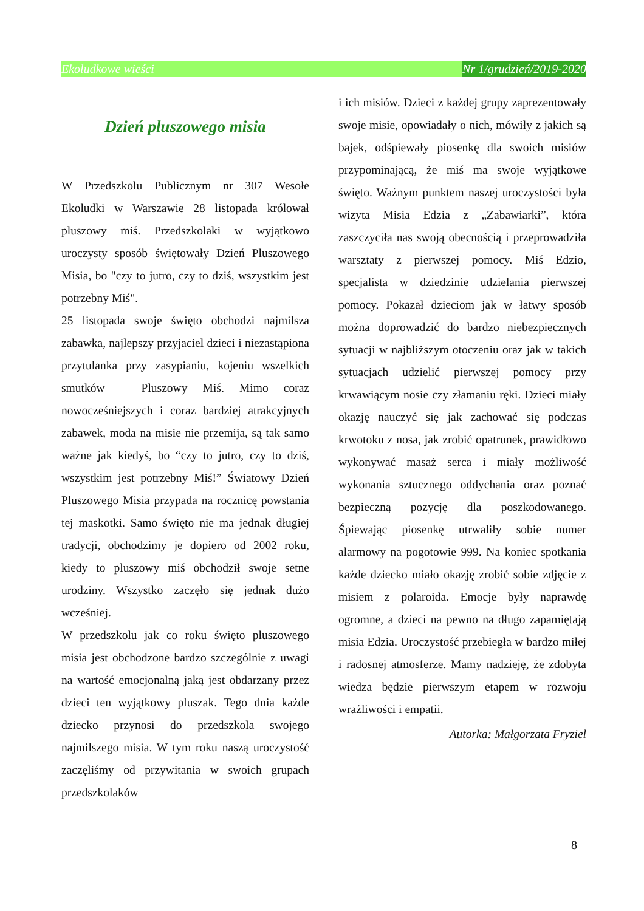Ekoludkowe wieści Nr 1/grudzień/2019-2020
Dzień pluszowego misia
W Przedszkolu Publicznym nr 307 Wesołe Ekoludki w Warszawie 28 listopada królował pluszowy miś. Przedszkolaki w wyjątkowo uroczysty sposób świętowały Dzień Pluszowego Misia, bo "czy to jutro, czy to dziś, wszystkim jest potrzebny Miś".
25 listopada swoje święto obchodzi najmilsza zabawka, najlepszy przyjaciel dzieci i niezastąpiona przytulanka przy zasypianiu, kojeniu wszelkich smutków – Pluszowy Miś. Mimo coraz nowocześniejszych i coraz bardziej atrakcyjnych zabawek, moda na misie nie przemija, są tak samo ważne jak kiedyś, bo “czy to jutro, czy to dziś, wszystkim jest potrzebny Miś!” Światowy Dzień Pluszowego Misia przypada na rocznicę powstania tej maskotki. Samo święto nie ma jednak długiej tradycji, obchodzimy je dopiero od 2002 roku, kiedy to pluszowy miś obchodził swoje setne urodziny. Wszystko zaczęło się jednak dużo wcześniej.
W przedszkolu jak co roku święto pluszowego misia jest obchodzone bardzo szczególnie z uwagi na wartość emocjonalną jaką jest obdarzany przez dzieci ten wyjątkowy pluszak. Tego dnia każde dziecko przynosi do przedszkola swojego najmilszego misia. W tym roku naszą uroczystość zaczęliśmy od przywitania w swoich grupach przedszkolaków
i ich misiów. Dzieci z każdej grupy zaprezentowały swoje misie, opowiadały o nich, mówiły z jakich są bajek, odśpiewały piosenkę dla swoich misiów przypominającą, że miś ma swoje wyjątkowe święto. Ważnym punktem naszej uroczystości była wizyta Misia Edzia z „Zabawiarki”, która zaszczyciła nas swoją obecnością i przeprowadziła warsztaty z pierwszej pomocy. Miś Edzio, specjalista w dziedzinie udzielania pierwszej pomocy. Pokazał dzieciom jak w łatwy sposób można doprowadzić do bardzo niebezpiecznych sytuacji w najbliższym otoczeniu oraz jak w takich sytuacjach udzielić pierwszej pomocy przy krwawiącym nosie czy złamaniu ręki. Dzieci miały okazję nauczyć się jak zachować się podczas krwotoku z nosa, jak zrobić opatrunek, prawidłowo wykonywać masaż serca i miały możliwość wykonania sztucznego oddychania oraz poznać bezpieczną pozycję dla poszkodowanego. Śpiewając piosenkę utrwaliły sobie numer alarmowy na pogotowie 999. Na koniec spotkania każde dziecko miało okazję zrobić sobie zdjęcie z misiem z polaroida. Emocje były naprawdę ogromne, a dzieci na pewno na długo zapamiętają misia Edzia. Uroczystość przebiegła w bardzo miłej i radosnej atmosferze. Mamy nadzieję, że zdobyta wiedza będzie pierwszym etapem w rozwoju wrażliwości i empatii.
Autorka: Małgorzata Fryziel
8